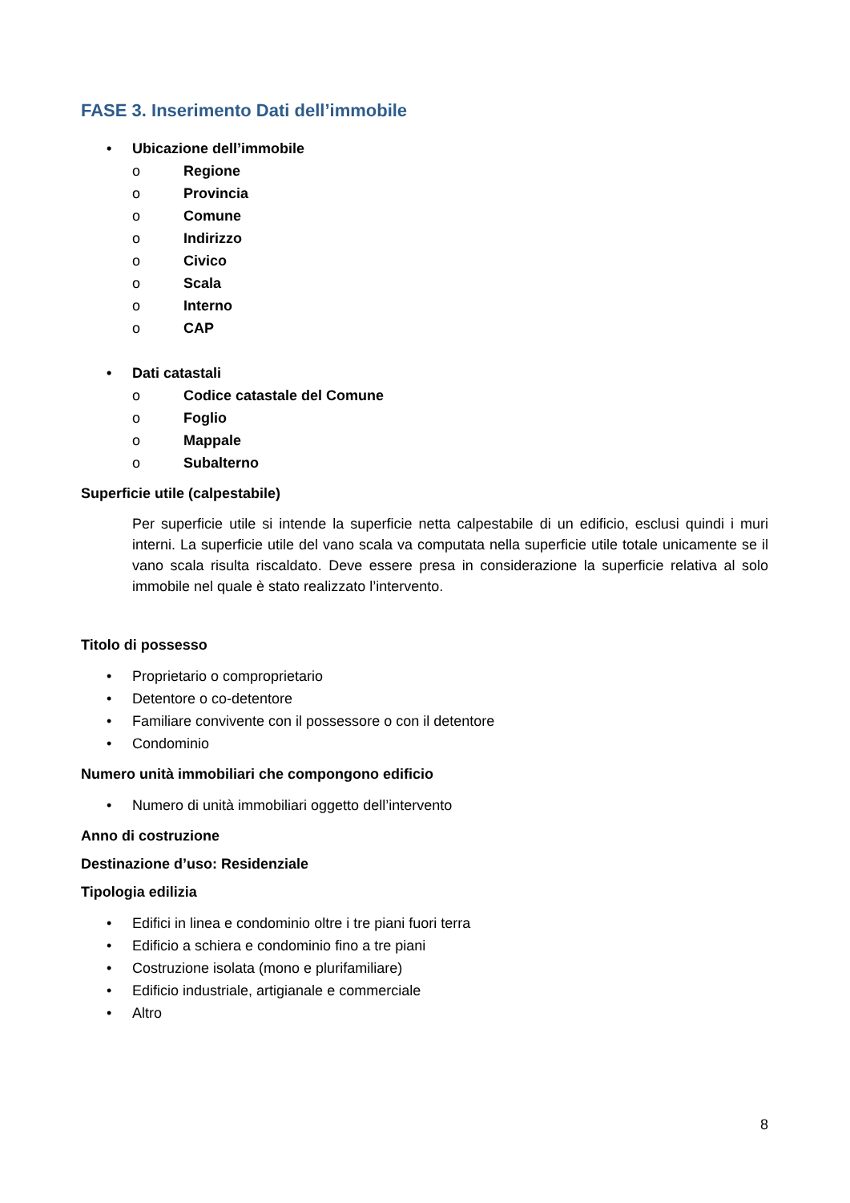FASE 3. Inserimento Dati dell’immobile
• Ubicazione dell’immobile
o Regione
o Provincia
o Comune
o Indirizzo
o Civico
o Scala
o Interno
o CAP
• Dati catastali
o Codice catastale del Comune
o Foglio
o Mappale
o Subalterno
Superficie utile (calpestabile)
Per superficie utile si intende la superficie netta calpestabile di un edificio, esclusi quindi i muri interni. La superficie utile del vano scala va computata nella superficie utile totale unicamente se il vano scala risulta riscaldato. Deve essere presa in considerazione la superficie relativa al solo immobile nel quale è stato realizzato l’intervento.
Titolo di possesso
• Proprietario o comproprietario
• Detentore o co-detentore
• Familiare convivente con il possessore o con il detentore
• Condominio
Numero unità immobiliari che compongono edificio
• Numero di unità immobiliari oggetto dell’intervento
Anno di costruzione
Destinazione d’uso: Residenziale
Tipologia edilizia
• Edifici in linea e condominio oltre i tre piani fuori terra
• Edificio a schiera e condominio fino a tre piani
• Costruzione isolata (mono e plurifamiliare)
• Edificio industriale, artigianale e commerciale
• Altro
8